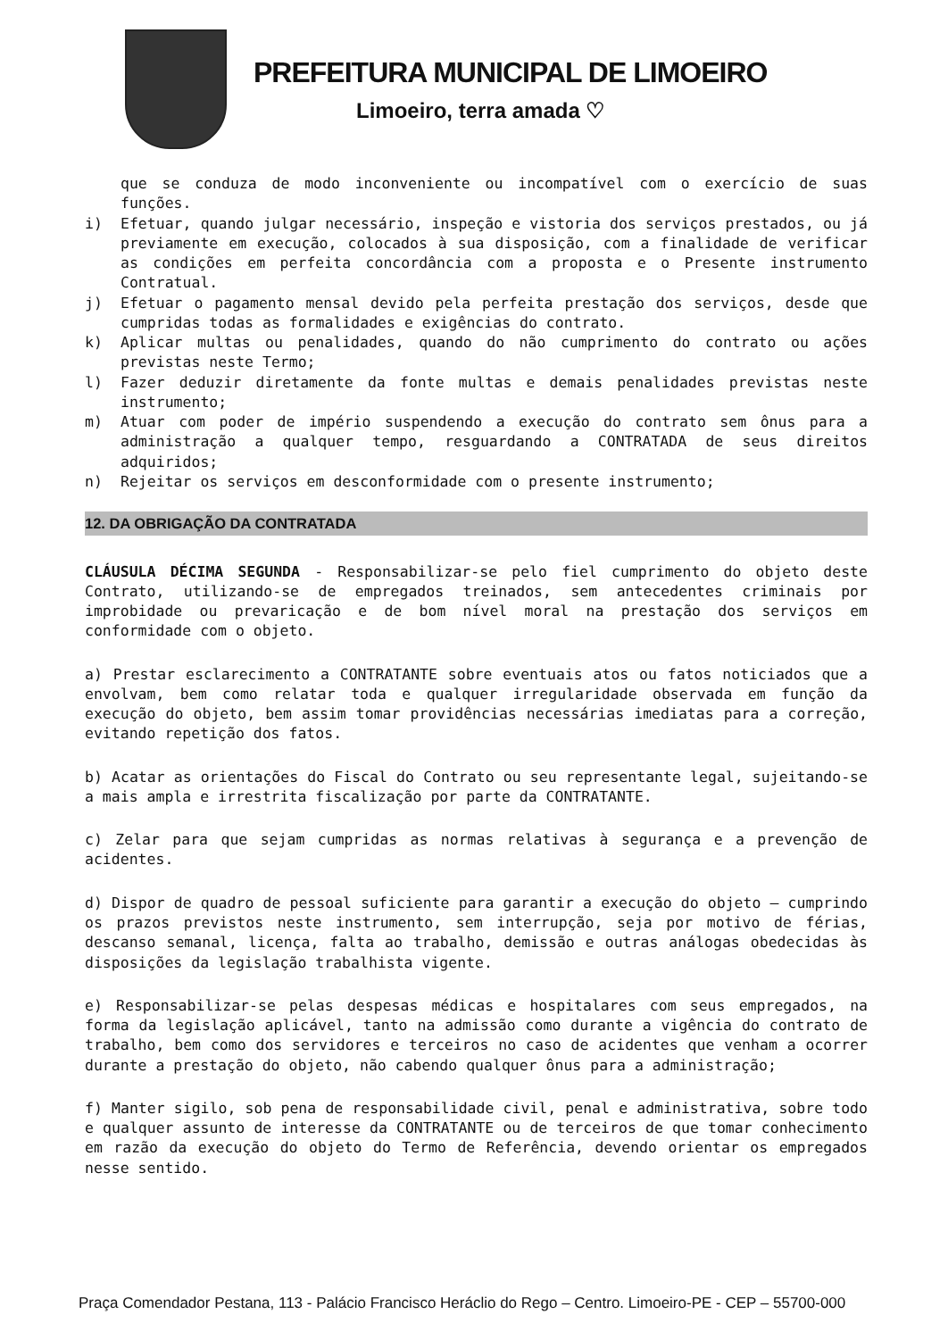PREFEITURA MUNICIPAL DE LIMOEIRO
Limoeiro, terra amada ♡
que se conduza de modo inconveniente ou incompatível com o exercício de suas funções.
i) Efetuar, quando julgar necessário, inspeção e vistoria dos serviços prestados, ou já previamente em execução, colocados à sua disposição, com a finalidade de verificar as condições em perfeita concordância com a proposta e o Presente instrumento Contratual.
j) Efetuar o pagamento mensal devido pela perfeita prestação dos serviços, desde que cumpridas todas as formalidades e exigências do contrato.
k) Aplicar multas ou penalidades, quando do não cumprimento do contrato ou ações previstas neste Termo;
l) Fazer deduzir diretamente da fonte multas e demais penalidades previstas neste instrumento;
m) Atuar com poder de império suspendendo a execução do contrato sem ônus para a administração a qualquer tempo, resguardando a CONTRATADA de seus direitos adquiridos;
n) Rejeitar os serviços em desconformidade com o presente instrumento;
12. DA OBRIGAÇÃO DA CONTRATADA
CLÁUSULA DÉCIMA SEGUNDA - Responsabilizar-se pelo fiel cumprimento do objeto deste Contrato, utilizando-se de empregados treinados, sem antecedentes criminais por improbidade ou prevaricação e de bom nível moral na prestação dos serviços em conformidade com o objeto.
a) Prestar esclarecimento a CONTRATANTE sobre eventuais atos ou fatos noticiados que a envolvam, bem como relatar toda e qualquer irregularidade observada em função da execução do objeto, bem assim tomar providências necessárias imediatas para a correção, evitando repetição dos fatos.
b) Acatar as orientações do Fiscal do Contrato ou seu representante legal, sujeitando-se a mais ampla e irrestrita fiscalização por parte da CONTRATANTE.
c) Zelar para que sejam cumpridas as normas relativas à segurança e a prevenção de acidentes.
d) Dispor de quadro de pessoal suficiente para garantir a execução do objeto – cumprindo os prazos previstos neste instrumento, sem interrupção, seja por motivo de férias, descanso semanal, licença, falta ao trabalho, demissão e outras análogas obedecidas às disposições da legislação trabalhista vigente.
e) Responsabilizar-se pelas despesas médicas e hospitalares com seus empregados, na forma da legislação aplicável, tanto na admissão como durante a vigência do contrato de trabalho, bem como dos servidores e terceiros no caso de acidentes que venham a ocorrer durante a prestação do objeto, não cabendo qualquer ônus para a administração;
f) Manter sigilo, sob pena de responsabilidade civil, penal e administrativa, sobre todo e qualquer assunto de interesse da CONTRATANTE ou de terceiros de que tomar conhecimento em razão da execução do objeto do Termo de Referência, devendo orientar os empregados nesse sentido.
Praça Comendador Pestana, 113 - Palácio Francisco Heráclio do Rego – Centro. Limoeiro-PE - CEP – 55700-000